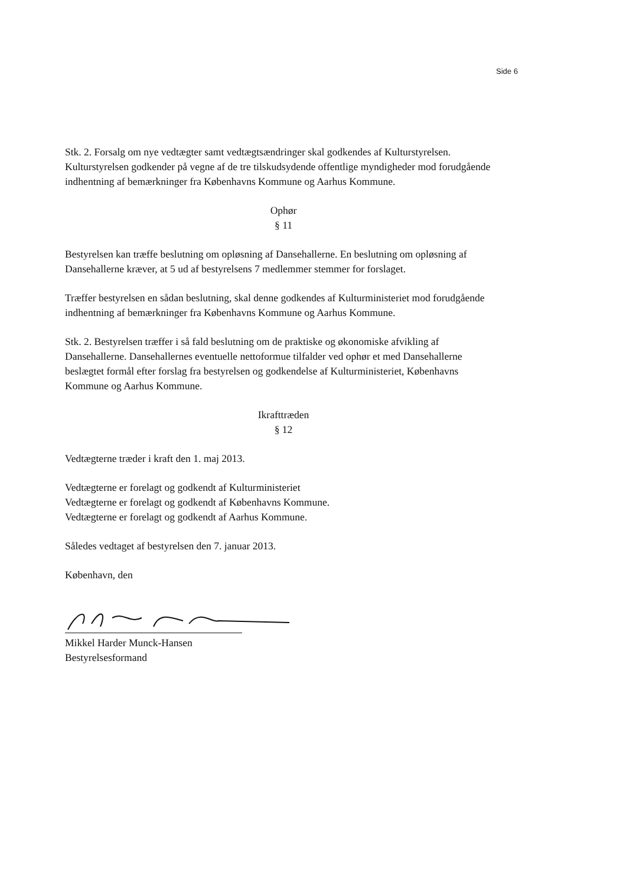Side 6
Stk. 2. Forsalg om nye vedtægter samt vedtægtsændringer skal godkendes af Kulturstyrelsen. Kulturstyrelsen godkender på vegne af de tre tilskudsydende offentlige myndigheder mod forudgående indhentning af bemærkninger fra Københavns Kommune og Aarhus Kommune.
Ophør
§ 11
Bestyrelsen kan træffe beslutning om opløsning af Dansehallerne. En beslutning om opløsning af Dansehallerne kræver, at 5 ud af bestyrelsens 7 medlemmer stemmer for forslaget.
Træffer bestyrelsen en sådan beslutning, skal denne godkendes af Kulturministeriet mod forudgående indhentning af bemærkninger fra Københavns Kommune og Aarhus Kommune.
Stk. 2. Bestyrelsen træffer i så fald beslutning om de praktiske og økonomiske afvikling af Dansehallerne. Dansehallernes eventuelle nettoformue tilfalder ved ophør et med Dansehallerne beslægtet formål efter forslag fra bestyrelsen og godkendelse af Kulturministeriet, Københavns Kommune og Aarhus Kommune.
Ikrafttræden
§ 12
Vedtægterne træder i kraft den 1. maj 2013.
Vedtægterne er forelagt og godkendt af Kulturministeriet
Vedtægterne er forelagt og godkendt af Københavns Kommune.
Vedtægterne er forelagt og godkendt af Aarhus Kommune.
Således vedtaget af bestyrelsen den 7. januar 2013.
København, den
Mikkel Harder Munck-Hansen
Bestyrelsesformand